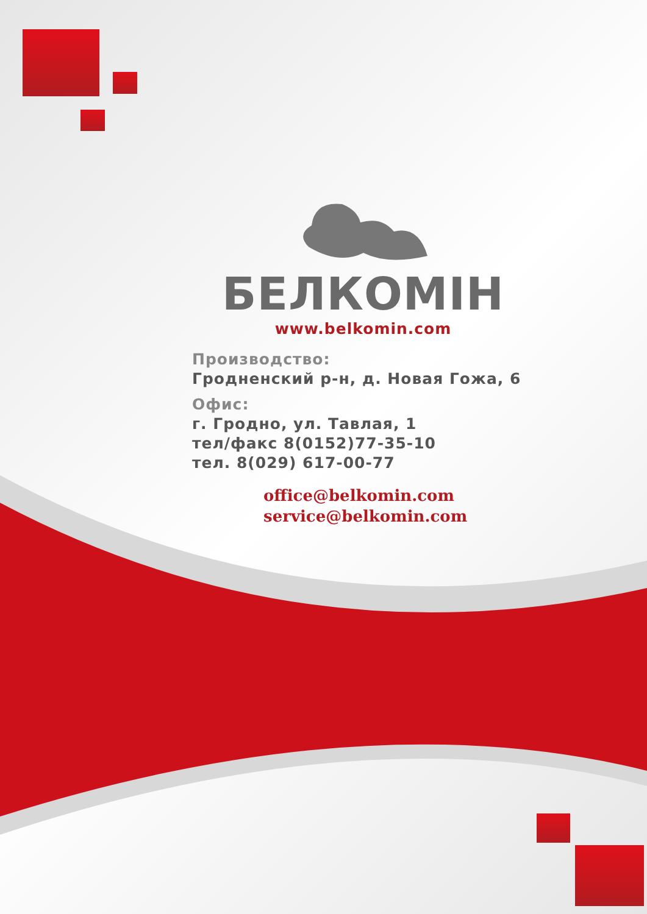БЕЛКОМІН
www.belkomin.com
Производство:
Гродненский р-н, д. Новая Гожа, 6
Офис:
г. Гродно, ул. Тавлая, 1
тел/факс 8(0152)77-35-10
тел. 8(029) 617-00-77
office@belkomin.com
service@belkomin.com